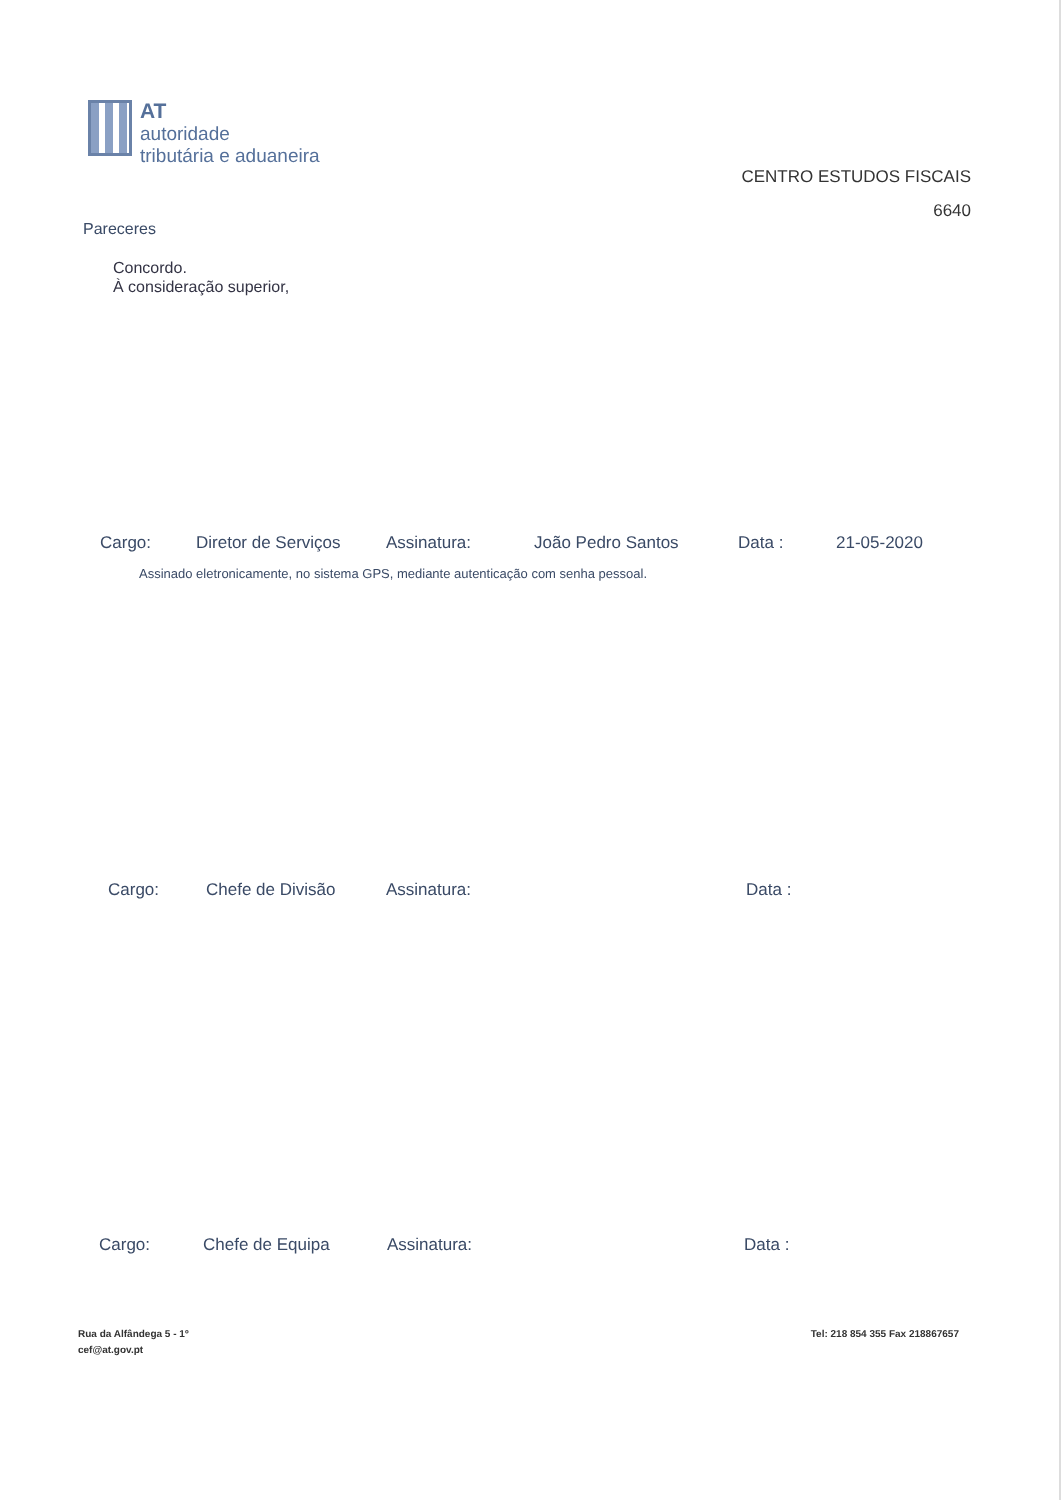AT
autoridade
tributária e aduaneira
CENTRO ESTUDOS FISCAIS
6640
Pareceres
Concordo.
À consideração superior,
Cargo: Diretor de Serviços Assinatura: João Pedro Santos Data : 21-05-2020
Assinado eletronicamente, no sistema GPS, mediante autenticação com senha pessoal.
Cargo: Chefe de Divisão Assinatura: Data :
Cargo: Chefe de Equipa Assinatura: Data :
Rua da Alfândega 5 - 1º
cef@at.gov.pt
Tel: 218 854 355 Fax 218867657